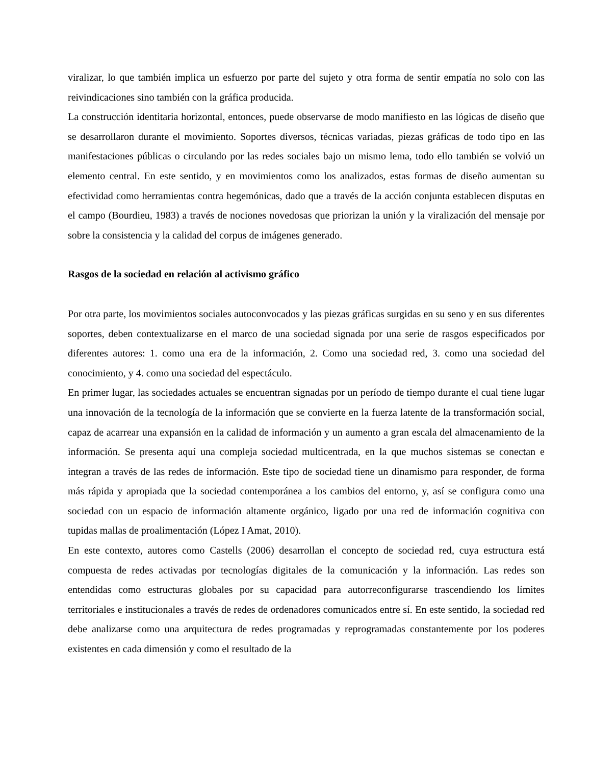viralizar, lo que también implica un esfuerzo por parte del sujeto y otra forma de sentir empatía no solo con las reivindicaciones sino también con la gráfica producida.
La construcción identitaria horizontal, entonces, puede observarse de modo manifiesto en las lógicas de diseño que se desarrollaron durante el movimiento. Soportes diversos, técnicas variadas, piezas gráficas de todo tipo en las manifestaciones públicas o circulando por las redes sociales bajo un mismo lema, todo ello también se volvió un elemento central. En este sentido, y en movimientos como los analizados, estas formas de diseño aumentan su efectividad como herramientas contra hegemónicas, dado que a través de la acción conjunta establecen disputas en el campo (Bourdieu, 1983) a través de nociones novedosas que priorizan la unión y la viralización del mensaje por sobre la consistencia y la calidad del corpus de imágenes generado.
Rasgos de la sociedad en relación al activismo gráfico
Por otra parte, los movimientos sociales autoconvocados y las piezas gráficas surgidas en su seno y en sus diferentes soportes, deben contextualizarse en el marco de una sociedad signada por una serie de rasgos especificados por diferentes autores: 1. como una era de la información, 2. Como una sociedad red, 3. como una sociedad del conocimiento, y 4. como una sociedad del espectáculo.
En primer lugar, las sociedades actuales se encuentran signadas por un período de tiempo durante el cual tiene lugar una innovación de la tecnología de la información que se convierte en la fuerza latente de la transformación social, capaz de acarrear una expansión en la calidad de información y un aumento a gran escala del almacenamiento de la información. Se presenta aquí una compleja sociedad multicentrada, en la que muchos sistemas se conectan e integran a través de las redes de información. Este tipo de sociedad tiene un dinamismo para responder, de forma más rápida y apropiada que la sociedad contemporánea a los cambios del entorno, y, así se configura como una sociedad con un espacio de información altamente orgánico, ligado por una red de información cognitiva con tupidas mallas de proalimentación (López I Amat, 2010).
En este contexto, autores como Castells (2006) desarrollan el concepto de sociedad red, cuya estructura está compuesta de redes activadas por tecnologías digitales de la comunicación y la información. Las redes son entendidas como estructuras globales por su capacidad para autorreconfigurarse trascendiendo los límites territoriales e institucionales a través de redes de ordenadores comunicados entre sí. En este sentido, la sociedad red debe analizarse como una arquitectura de redes programadas y reprogramadas constantemente por los poderes existentes en cada dimensión y como el resultado de la